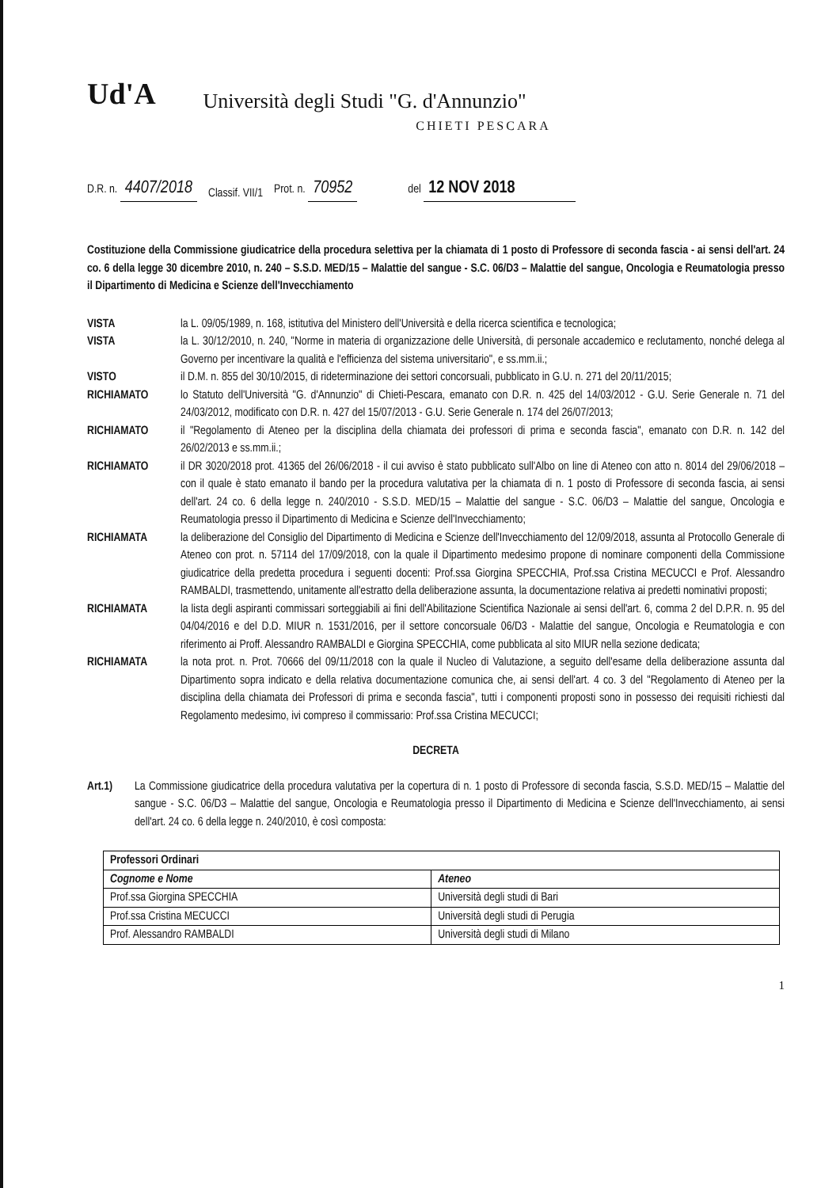Ud'A Università degli Studi "G. d'Annunzio"
CHIETI PESCARA
D.R. n. 4407/2018 Classif. VII/1 Prot. n. 70952 del 12 NOV 2018
Costituzione della Commissione giudicatrice della procedura selettiva per la chiamata di 1 posto di Professore di seconda fascia - ai sensi dell'art. 24 co. 6 della legge 30 dicembre 2010, n. 240 – S.S.D. MED/15 – Malattie del sangue - S.C. 06/D3 – Malattie del sangue, Oncologia e Reumatologia presso il Dipartimento di Medicina e Scienze dell'Invecchiamento
VISTA la L. 09/05/1989, n. 168, istitutiva del Ministero dell'Università e della ricerca scientifica e tecnologica;
VISTA la L. 30/12/2010, n. 240, "Norme in materia di organizzazione delle Università, di personale accademico e reclutamento, nonché delega al Governo per incentivare la qualità e l'efficienza del sistema universitario", e ss.mm.ii.;
VISTO il D.M. n. 855 del 30/10/2015, di rideterminazione dei settori concorsuali, pubblicato in G.U. n. 271 del 20/11/2015;
RICHIAMATO lo Statuto dell'Università "G. d'Annunzio" di Chieti-Pescara, emanato con D.R. n. 425 del 14/03/2012 - G.U. Serie Generale n. 71 del 24/03/2012, modificato con D.R. n. 427 del 15/07/2013 - G.U. Serie Generale n. 174 del 26/07/2013;
RICHIAMATO il "Regolamento di Ateneo per la disciplina della chiamata dei professori di prima e seconda fascia", emanato con D.R. n. 142 del 26/02/2013 e ss.mm.ii.;
RICHIAMATO il DR 3020/2018 prot. 41365 del 26/06/2018 - il cui avviso è stato pubblicato sull'Albo on line di Ateneo con atto n. 8014 del 29/06/2018 – con il quale è stato emanato il bando per la procedura valutativa per la chiamata di n. 1 posto di Professore di seconda fascia, ai sensi dell'art. 24 co. 6 della legge n. 240/2010 - S.S.D. MED/15 – Malattie del sangue - S.C. 06/D3 – Malattie del sangue, Oncologia e Reumatologia presso il Dipartimento di Medicina e Scienze dell'Invecchiamento;
RICHIAMATA la deliberazione del Consiglio del Dipartimento di Medicina e Scienze dell'Invecchiamento del 12/09/2018, assunta al Protocollo Generale di Ateneo con prot. n. 57114 del 17/09/2018, con la quale il Dipartimento medesimo propone di nominare componenti della Commissione giudicatrice della predetta procedura i seguenti docenti: Prof.ssa Giorgina SPECCHIA, Prof.ssa Cristina MECUCCI e Prof. Alessandro RAMBALDI, trasmettendo, unitamente all'estratto della deliberazione assunta, la documentazione relativa ai predetti nominativi proposti;
RICHIAMATA la lista degli aspiranti commissari sorteggiabili ai fini dell'Abilitazione Scientifica Nazionale ai sensi dell'art. 6, comma 2 del D.P.R. n. 95 del 04/04/2016 e del D.D. MIUR n. 1531/2016, per il settore concorsuale 06/D3 - Malattie del sangue, Oncologia e Reumatologia e con riferimento ai Proff. Alessandro RAMBALDI e Giorgina SPECCHIA, come pubblicata al sito MIUR nella sezione dedicata;
RICHIAMATA la nota prot. n. Prot. 70666 del 09/11/2018 con la quale il Nucleo di Valutazione, a seguito dell'esame della deliberazione assunta dal Dipartimento sopra indicato e della relativa documentazione comunica che, ai sensi dell'art. 4 co. 3 del "Regolamento di Ateneo per la disciplina della chiamata dei Professori di prima e seconda fascia", tutti i componenti proposti sono in possesso dei requisiti richiesti dal Regolamento medesimo, ivi compreso il commissario: Prof.ssa Cristina MECUCCI;
DECRETA
Art.1) La Commissione giudicatrice della procedura valutativa per la copertura di n. 1 posto di Professore di seconda fascia, S.S.D. MED/15 – Malattie del sangue - S.C. 06/D3 – Malattie del sangue, Oncologia e Reumatologia presso il Dipartimento di Medicina e Scienze dell'Invecchiamento, ai sensi dell'art. 24 co. 6 della legge n. 240/2010, è così composta:
| Professori Ordinari | |
| --- | --- |
| Cognome e Nome | Ateneo |
| Prof.ssa Giorgina SPECCHIA | Università degli studi di Bari |
| Prof.ssa Cristina MECUCCI | Università degli studi di Perugia |
| Prof. Alessandro RAMBALDI | Università degli studi di Milano |
1